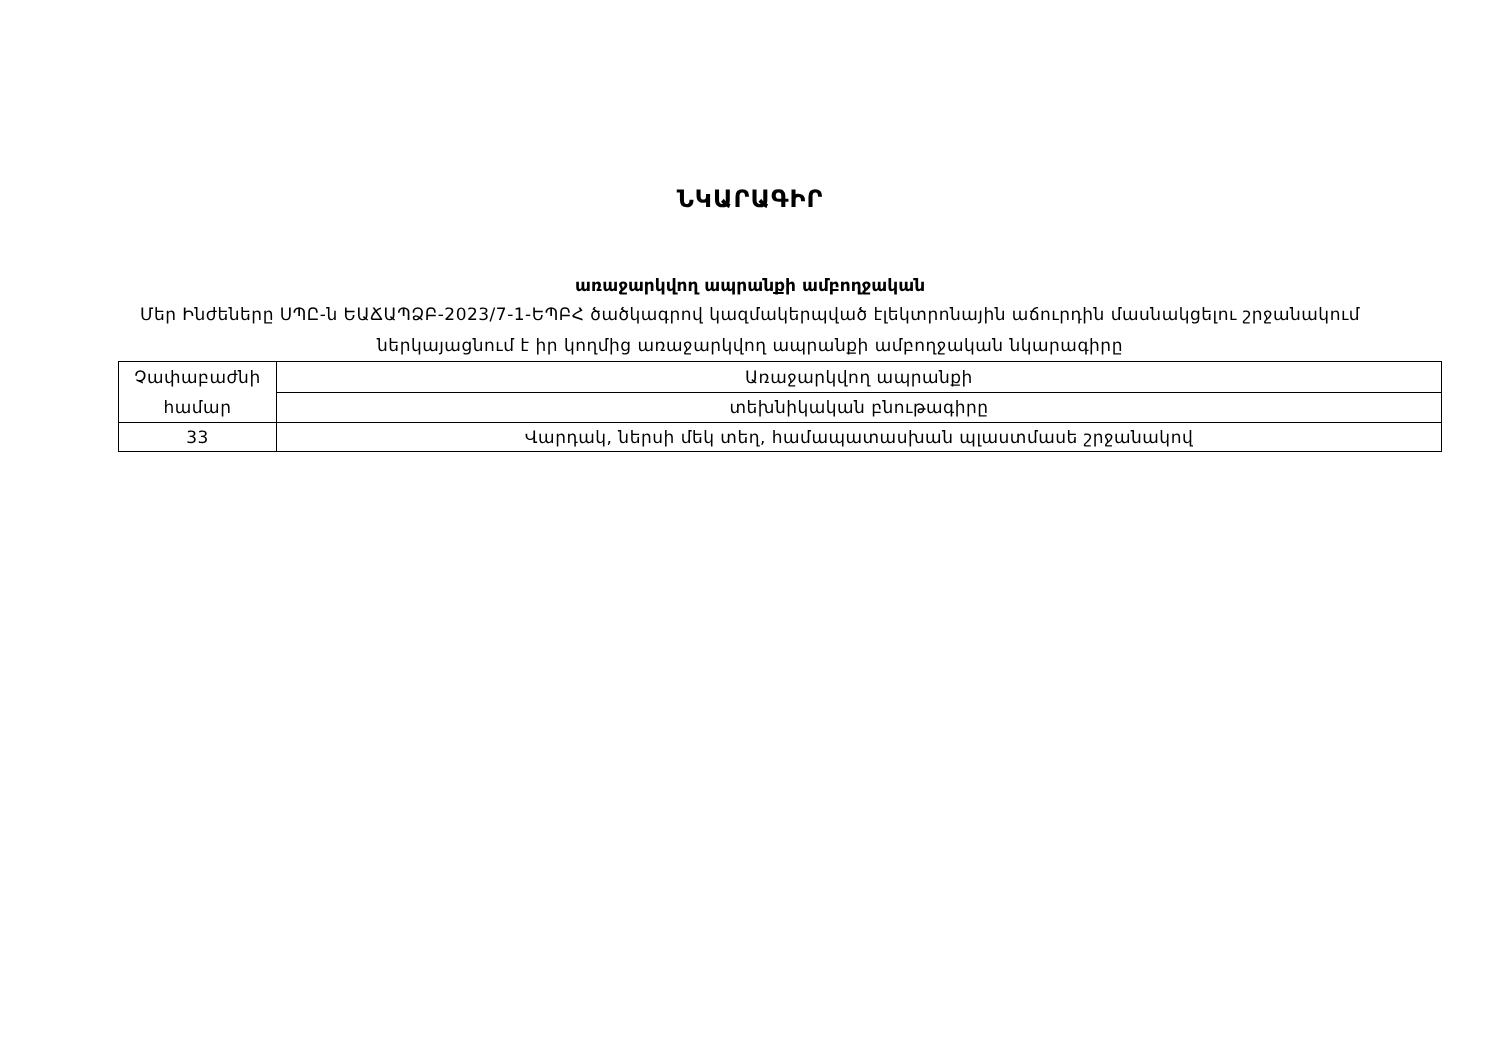ՆԿԱՐԱԳԻՐ
առաջարկվող ապրանքի ամբողջական
Մեր Ինժեները ՍՊԸ-ն ԵԱՃԱՊՁԲ-2023/7-1-ԵՊԲՀ ծածկագրով կազմակերպված էլեկտրոնային աճուրդին մասնակցելու շրջանակում ներկայացնում է իր կողմից առաջարկվող ապրանքի ամբողջական նկարագիրը
| Չափաբաժնի համար | Առաջարկվող ապրանքի |
| | տեխնիկական բնութագիրը |
| 33 | Վարդակ, ներսի մեկ տեղ, համապատասխան պլաստմասե շրջանակով |